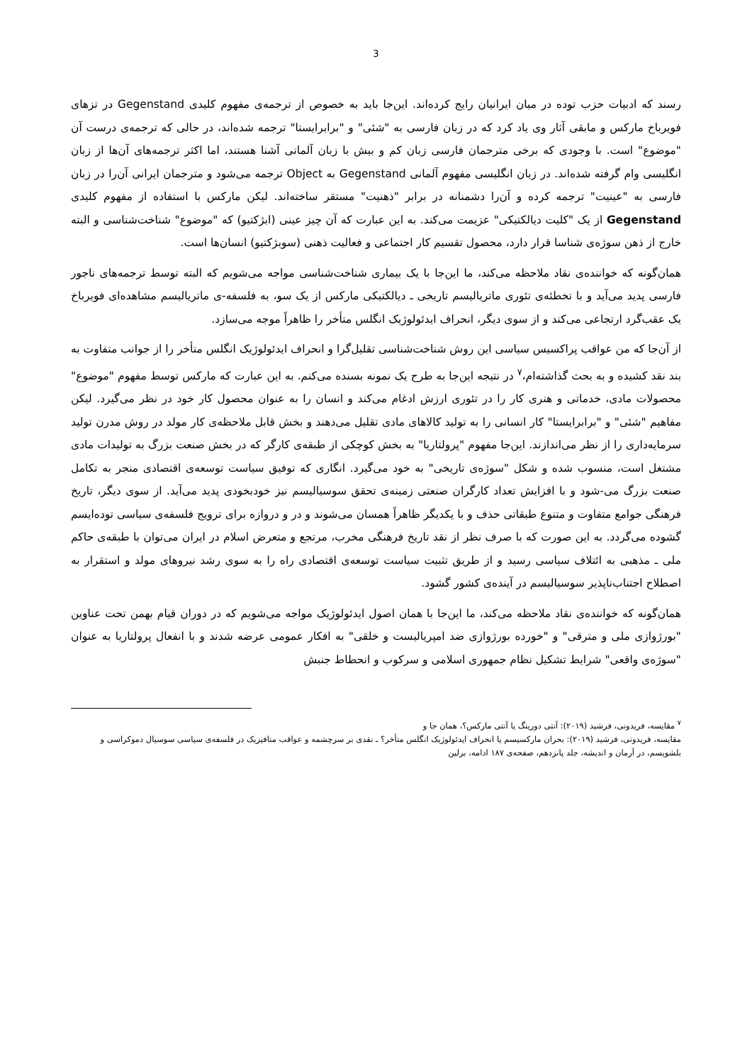3
رسند که ادبیات حزب توده در میان ایرانیان رایج کرده‌اند. این‌جا باید به خصوص از ترجمه‌ی مفهوم کلیدی Gegenstand در تزهای فویرباخ مارکس و مابقی آثار وی یاد کرد که در زبان فارسی به "شئی" و "برابرایستا" ترجمه شده‌اند، در حالی که ترجمه‌ی درست آن "موضوع" است. با وجودی که برخی مترجمان فارسی زبان کم و بیش با زبان آلمانی آشنا هستند، اما اکثر ترجمه‌های آن‌ها از زبان انگلیسی وام گرفته شده‌اند. در زبان انگلیسی مفهوم آلمانی Gegenstand به Object ترجمه می‌شود و مترجمان ایرانی آن‌را در زبان فارسی به "عینیت" ترجمه کرده و آن‌را دشمنانه در برابر "ذهنیت" مستقر ساخته‌اند. لیکن مارکس با استفاده از مفهوم کلیدی Gegenstand از یک "کلیت دیالکتیکی" عزیمت می‌کند. به این عبارت که آن چیز عینی (ابژکتیو) که "موضوع" شناخت‌شناسی و البته خارج از ذهن سوژه‌ی شناسا قرار دارد، محصول تقسیم کار اجتماعی و فعالیت ذهنی (سوبژکتیو) انسان‌ها است.
همان‌گونه که خواننده‌ی نقاد ملاحظه می‌کند، ما این‌جا با یک بیماری شناخت‌شناسی مواجه می‌شویم که البته توسط ترجمه‌های ناجور فارسی پدید می‌آید و با تخطئه‌ی تئوری ماتریالیسم تاریخی ـ دیالکتیکی مارکس از یک سو، به فلسفه-ی ماتریالیسم مشاهده‌ای فویرباخ یک عقب‌گرد ارتجاعی می‌کند و از سوی دیگر، انحراف ایدئولوژیک انگلس متأخر را ظاهراً موجه می‌سازد.
از آن‌جا که من عواقب پراکسیس سیاسی این روش شناخت‌شناسی تقلیل‌گرا و انحراف ایدئولوژیک انگلس متأخر را از جوانب متفاوت به بند نقد کشیده و به بحث گذاشته‌ام،<sup>۷</sup> در نتیجه این‌جا به طرح یک نمونه بسنده می‌کنم. به این عبارت که مارکس توسط مفهوم "موضوع" محصولات مادی، خدماتی و هنری کار را در تئوری ارزش ادغام می‌کند و انسان را به عنوان محصول کار خود در نظر می‌گیرد. لیکن مفاهیم "شئی" و "برابرایستا" کار انسانی را به تولید کالاهای مادی تقلیل می‌دهند و بخش قابل ملاحظه‌ی کار مولد در روش مدرن تولید سرمایه‌داری را از نظر می‌اندازند. این‌جا مفهوم "پرولتاریا" به بخش کوچکی از طبقه‌ی کارگر که در بخش صنعت بزرگ به تولیدات مادی مشتغل است، منسوب شده و شکل "سوژه‌ی تاریخی" به خود می‌گیرد. انگاری که توفیق سیاست توسعه‌ی اقتصادی منجر به تکامل صنعت بزرگ می-شود و با افزایش تعداد کارگران صنعتی زمینه‌ی تحقق سوسیالیسم نیز خودبخودی پدید می‌آید. از سوی دیگر، تاریخ فرهنگی جوامع متفاوت و متنوع طبقاتی حذف و با یکدیگر ظاهراً همسان می‌شوند و در و دروازه برای ترویج فلسفه‌ی سیاسی توده‌ایسم گشوده می‌گردد. به این صورت که با صرف نظر از نقد تاریخ فرهنگی مخرب، مرتجع و متعرض اسلام در ایران می‌توان با طبقه‌ی حاکم ملی ـ مذهبی به ائتلاف سیاسی رسید و از طریق تثبیت سیاست توسعه‌ی اقتصادی راه را به سوی رشد نیروهای مولد و استقرار به اصطلاح اجتناب‌ناپذیر سوسیالیسم در آینده‌ی کشور گشود.
همان‌گونه که خواننده‌ی نقاد ملاحظه می‌کند، ما این‌جا با همان اصول ایدئولوژیک مواجه می‌شویم که در دوران قیام بهمن تحت عناوین "بورژوازی ملی و مترقی" و "خورده بورژوازی ضد امپریالیست و خلقی" به افکار عمومی عرضه شدند و با انفعال پرولتاریا به عنوان "سوژه‌ی واقعی" شرایط تشکیل نظام جمهوری اسلامی و سرکوب و انحطاط جنبش
<sup>۷</sup> مقایسه، فریدونی، فرشید (۲۰۱۹): آنتی دورینگ یا آنتی مارکس؟، همان جا و
مقایسه، فریدونی، فرشید (۲۰۱۹): بحران مارکسیسم یا انحراف ایدئولوژیک انگلس متأخر؟ ـ نقدی بر سرچشمه و عواقب متافیزیک در فلسفه‌ی سیاسی سوسیال دموکراسی و بلشویسم، در آرمان و اندیشه، جلد پانزدهم، صفحه‌ی ۱۸۷ ادامه، برلین